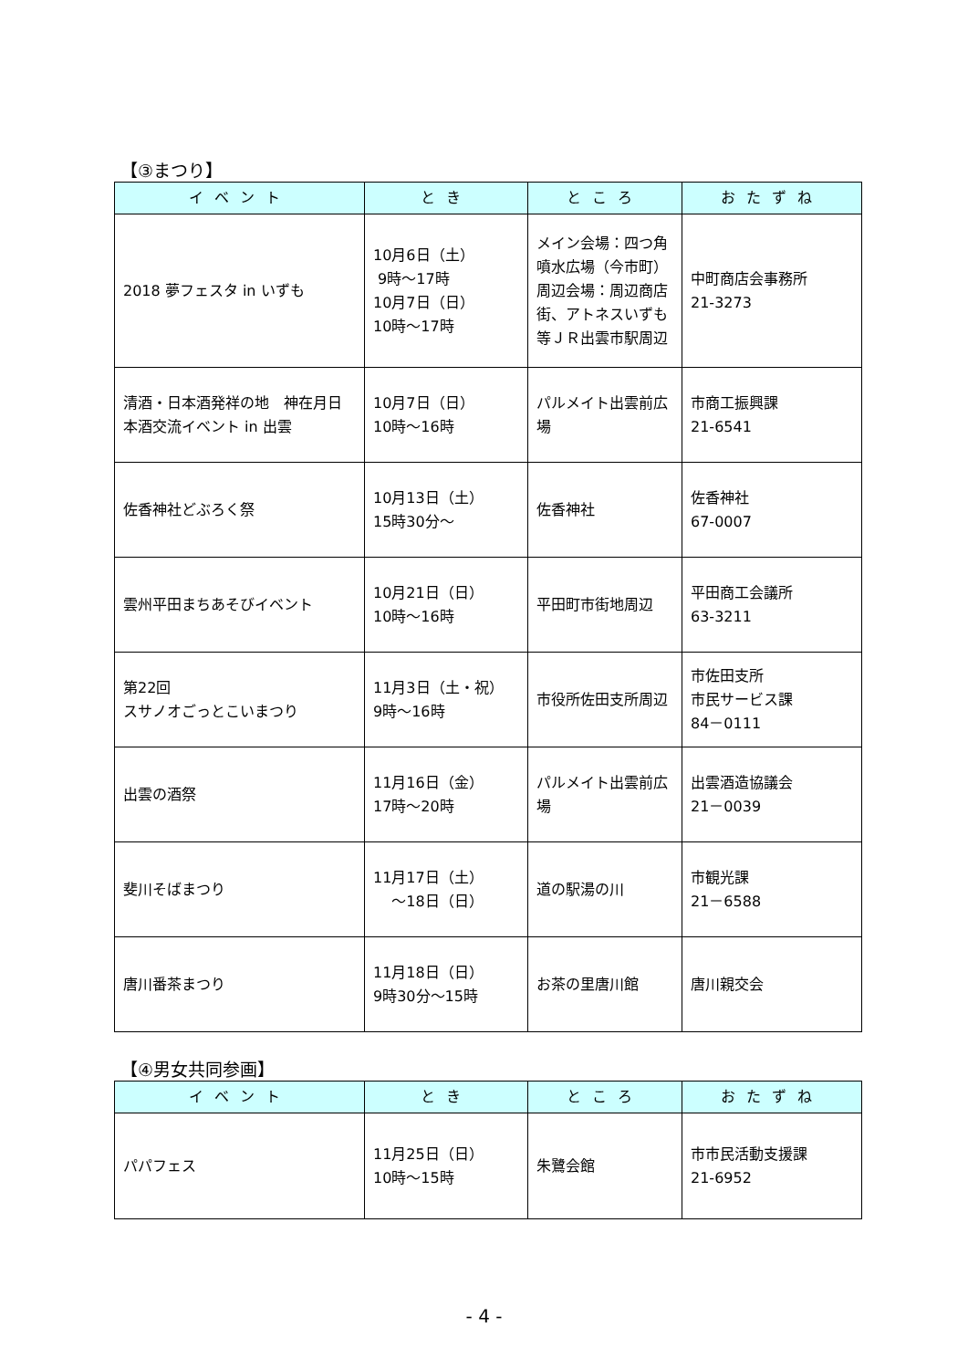【③まつり】
| イベント | とき | ところ | おたずね |
| --- | --- | --- | --- |
| 2018 夢フェスタ in いずも | 10月6日（土） 9時～17時 10月7日（日） 10時～17時 | メイン会場：四つ角噴水広場（今市町）周辺会場：周辺商店街、アトネスいずも等ＪＲ出雲市駅周辺 | 中町商店会事務所 21-3273 |
| 清酒・日本酒発祥の地 神在月日本酒交流イベント in 出雲 | 10月7日（日） 10時～16時 | パルメイト出雲前広場 | 市商工振興課 21-6541 |
| 佐香神社どぶろく祭 | 10月13日（土） 15時30分～ | 佐香神社 | 佐香神社 67-0007 |
| 雲州平田まちあそびイベント | 10月21日（日） 10時～16時 | 平田町市街地周辺 | 平田商工会議所 63-3211 |
| 第22回 スサノオごっとこいまつり | 11月3日（土・祝） 9時～16時 | 市役所佐田支所周辺 | 市佐田支所 市民サービス課 84－0111 |
| 出雲の酒祭 | 11月16日（金） 17時～20時 | パルメイト出雲前広場 | 出雲酒造協議会 21－0039 |
| 斐川そばまつり | 11月17日（土） ～18日（日） | 道の駅湯の川 | 市観光課 21－6588 |
| 唐川番茶まつり | 11月18日（日） 9時30分～15時 | お茶の里唐川館 | 唐川親交会 |
【④男女共同参画】
| イベント | とき | ところ | おたずね |
| --- | --- | --- | --- |
| パパフェス | 11月25日（日） 10時～15時 | 朱鷺会館 | 市市民活動支援課 21-6952 |
- 4 -